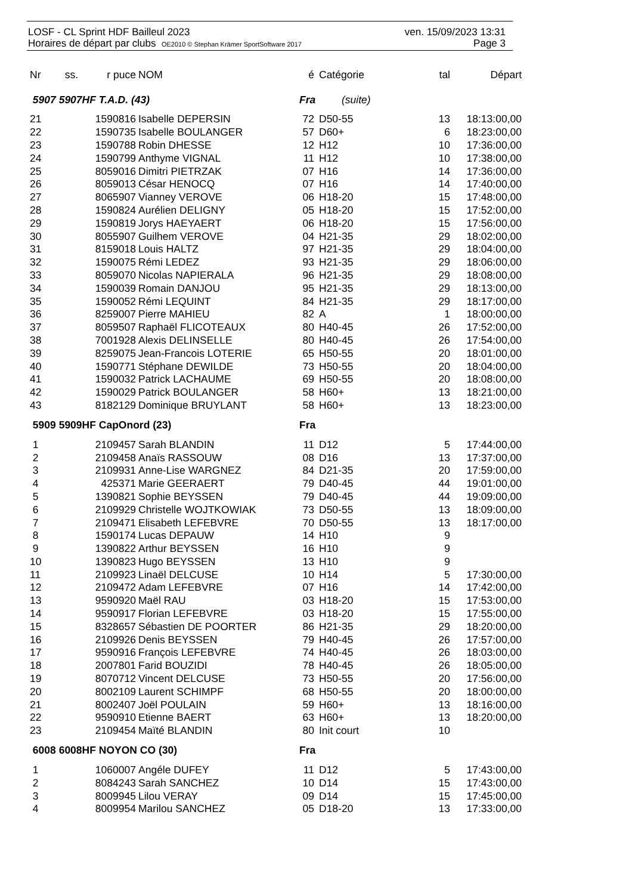LOSF - CL Sprint HDF Bailleul 2023 ven. 15/09/2023 13:31
Horaires de départ par clubs OE2010 © Stephan Krämer SportSoftware 2017 Page 3
| Nr | ss. | r puce | NOM | é | Catégorie | tal | Départ |
| --- | --- | --- | --- | --- | --- | --- | --- |
| 5907 5907HF T.A.D. (43) | | | | Fra (suite) | | | |
| 21 | | 1590816 | Isabelle DEPERSIN | 72 | D50-55 | 13 | 18:13:00,00 |
| 22 | | 1590735 | Isabelle BOULANGER | 57 | D60+ | 6 | 18:23:00,00 |
| 23 | | 1590788 | Robin DHESSE | 12 | H12 | 10 | 17:36:00,00 |
| 24 | | 1590799 | Anthyme VIGNAL | 11 | H12 | 10 | 17:38:00,00 |
| 25 | | 8059016 | Dimitri PIETRZAK | 07 | H16 | 14 | 17:36:00,00 |
| 26 | | 8059013 | César HENOCQ | 07 | H16 | 14 | 17:40:00,00 |
| 27 | | 8065907 | Vianney VEROVE | 06 | H18-20 | 15 | 17:48:00,00 |
| 28 | | 1590824 | Aurélien DELIGNY | 05 | H18-20 | 15 | 17:52:00,00 |
| 29 | | 1590819 | Jorys HAEYAERT | 06 | H18-20 | 15 | 17:56:00,00 |
| 30 | | 8055907 | Guilhem VEROVE | 04 | H21-35 | 29 | 18:02:00,00 |
| 31 | | 8159018 | Louis HALTZ | 97 | H21-35 | 29 | 18:04:00,00 |
| 32 | | 1590075 | Rémi LEDEZ | 93 | H21-35 | 29 | 18:06:00,00 |
| 33 | | 8059070 | Nicolas NAPIERALA | 96 | H21-35 | 29 | 18:08:00,00 |
| 34 | | 1590039 | Romain DANJOU | 95 | H21-35 | 29 | 18:13:00,00 |
| 35 | | 1590052 | Rémi LEQUINT | 84 | H21-35 | 29 | 18:17:00,00 |
| 36 | | 8259007 | Pierre MAHIEU | 82 | A | 1 | 18:00:00,00 |
| 37 | | 8059507 | Raphaël FLICOTEAUX | 80 | H40-45 | 26 | 17:52:00,00 |
| 38 | | 7001928 | Alexis DELINSELLE | 80 | H40-45 | 26 | 17:54:00,00 |
| 39 | | 8259075 | Jean-Francois LOTERIE | 65 | H50-55 | 20 | 18:01:00,00 |
| 40 | | 1590771 | Stéphane DEWILDE | 73 | H50-55 | 20 | 18:04:00,00 |
| 41 | | 1590032 | Patrick LACHAUME | 69 | H50-55 | 20 | 18:08:00,00 |
| 42 | | 1590029 | Patrick BOULANGER | 58 | H60+ | 13 | 18:21:00,00 |
| 43 | | 8182129 | Dominique BRUYLANT | 58 | H60+ | 13 | 18:23:00,00 |
| 5909 5909HF CapOnord (23) | | | | Fra | | | |
| 1 | | 2109457 | Sarah BLANDIN | 11 | D12 | 5 | 17:44:00,00 |
| 2 | | 2109458 | Anaïs RASSOUW | 08 | D16 | 13 | 17:37:00,00 |
| 3 | | 2109931 | Anne-Lise WARGNEZ | 84 | D21-35 | 20 | 17:59:00,00 |
| 4 | | 425371 | Marie GEERAERT | 79 | D40-45 | 44 | 19:01:00,00 |
| 5 | | 1390821 | Sophie BEYSSEN | 79 | D40-45 | 44 | 19:09:00,00 |
| 6 | | 2109929 | Christelle WOJTKOWIAK | 73 | D50-55 | 13 | 18:09:00,00 |
| 7 | | 2109471 | Elisabeth LEFEBVRE | 70 | D50-55 | 13 | 18:17:00,00 |
| 8 | | 1590174 | Lucas DEPAUW | 14 | H10 | 9 | |
| 9 | | 1390822 | Arthur BEYSSEN | 16 | H10 | 9 | |
| 10 | | 1390823 | Hugo BEYSSEN | 13 | H10 | 9 | |
| 11 | | 2109923 | Linaël DELCUSE | 10 | H14 | 5 | 17:30:00,00 |
| 12 | | 2109472 | Adam LEFEBVRE | 07 | H16 | 14 | 17:42:00,00 |
| 13 | | 9590920 | Maël RAU | 03 | H18-20 | 15 | 17:53:00,00 |
| 14 | | 9590917 | Florian LEFEBVRE | 03 | H18-20 | 15 | 17:55:00,00 |
| 15 | | 8328657 | Sébastien DE POORTER | 86 | H21-35 | 29 | 18:20:00,00 |
| 16 | | 2109926 | Denis BEYSSEN | 79 | H40-45 | 26 | 17:57:00,00 |
| 17 | | 9590916 | François LEFEBVRE | 74 | H40-45 | 26 | 18:03:00,00 |
| 18 | | 2007801 | Farid BOUZIDI | 78 | H40-45 | 26 | 18:05:00,00 |
| 19 | | 8070712 | Vincent DELCUSE | 73 | H50-55 | 20 | 17:56:00,00 |
| 20 | | 8002109 | Laurent SCHIMPF | 68 | H50-55 | 20 | 18:00:00,00 |
| 21 | | 8002407 | Joël POULAIN | 59 | H60+ | 13 | 18:16:00,00 |
| 22 | | 9590910 | Etienne BAERT | 63 | H60+ | 13 | 18:20:00,00 |
| 23 | | 2109454 | Maïté BLANDIN | 80 | Init court | 10 | |
| 6008 6008HF NOYON CO (30) | | | | Fra | | | |
| 1 | | 1060007 | Angéle DUFEY | 11 | D12 | 5 | 17:43:00,00 |
| 2 | | 8084243 | Sarah SANCHEZ | 10 | D14 | 15 | 17:43:00,00 |
| 3 | | 8009945 | Lilou VERAY | 09 | D14 | 15 | 17:45:00,00 |
| 4 | | 8009954 | Marilou SANCHEZ | 05 | D18-20 | 13 | 17:33:00,00 |